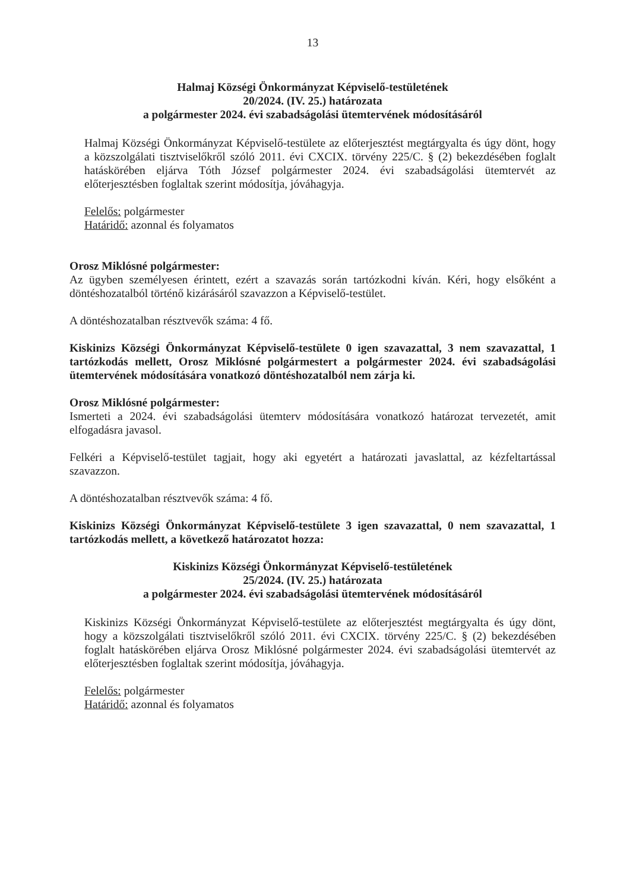13
Halmaj Községi Önkormányzat Képviselő-testületének
20/2024. (IV. 25.) határozata
a polgármester 2024. évi szabadságolási ütemtervének módosításáról
Halmaj Községi Önkormányzat Képviselő-testülete az előterjesztést megtárgyalta és úgy dönt, hogy a közszolgálati tisztviselőkről szóló 2011. évi CXCIX. törvény 225/C. § (2) bekezdésében foglalt hatáskörében eljárva Tóth József polgármester 2024. évi szabadságolási ütemtervét az előterjesztésben foglaltak szerint módosítja, jóváhagyja.
Felelős: polgármester
Határidő: azonnal és folyamatos
Orosz Miklósné polgármester:
Az ügyben személyesen érintett, ezért a szavazás során tartózkodni kíván. Kéri, hogy elsőként a döntéshozatalból történő kizárásáról szavazzon a Képviselő-testület.
A döntéshozatalban résztvevők száma: 4 fő.
Kiskinizs Községi Önkormányzat Képviselő-testülete 0 igen szavazattal, 3 nem szavazattal, 1 tartózkodás mellett, Orosz Miklósné polgármestert a polgármester 2024. évi szabadságolási ütemtervének módosítására vonatkozó döntéshozatalból nem zárja ki.
Orosz Miklósné polgármester:
Ismerteti a 2024. évi szabadságolási ütemterv módosítására vonatkozó határozat tervezetét, amit elfogadásra javasol.
Felkéri a Képviselő-testület tagjait, hogy aki egyetért a határozati javaslattal, az kézfeltartással szavazzon.
A döntéshozatalban résztvevők száma: 4 fő.
Kiskinizs Községi Önkormányzat Képviselő-testülete 3 igen szavazattal, 0 nem szavazattal, 1 tartózkodás mellett, a következő határozatot hozza:
Kiskinizs Községi Önkormányzat Képviselő-testületének
25/2024. (IV. 25.) határozata
a polgármester 2024. évi szabadságolási ütemtervének módosításáról
Kiskinizs Községi Önkormányzat Képviselő-testülete az előterjesztést megtárgyalta és úgy dönt, hogy a közszolgálati tisztviselőkről szóló 2011. évi CXCIX. törvény 225/C. § (2) bekezdésében foglalt hatáskörében eljárva Orosz Miklósné polgármester 2024. évi szabadságolási ütemtervét az előterjesztésben foglaltak szerint módosítja, jóváhagyja.
Felelős: polgármester
Határidő: azonnal és folyamatos